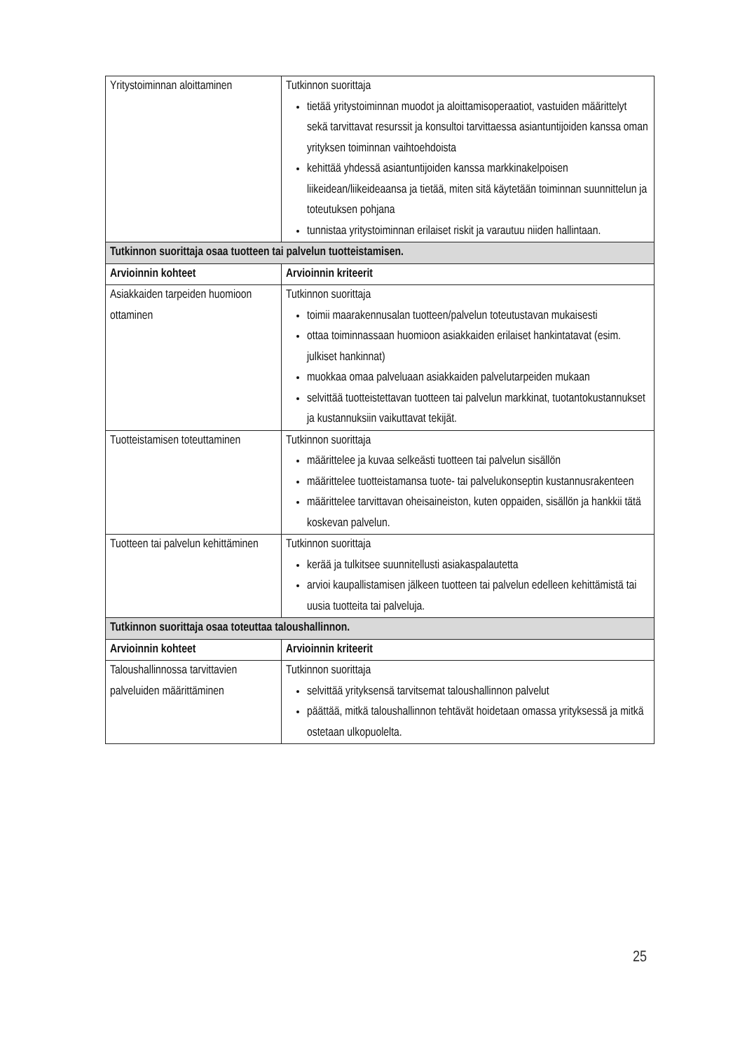| Yritystoiminnan aloittaminen | Tutkinnon suorittaja tietää yritystoiminnan muodot ja aloittamisoperaatiot, vastuiden määrittelyt sekä tarvittavat resurssit ja konsultoi tarvittaessa asiantuntijoiden kanssa oman yrityksen toiminnan vaihtoehdoista kehittää yhdessä asiantuntijoiden kanssa markkinakelpoisen liikeidean/liikeideaansa ja tietää, miten sitä käytetään toiminnan suunnittelun ja toteutuksen pohjana tunnistaa yritystoiminnan erilaiset riskit ja varautuu niiden hallintaan. |
| Tutkinnon suorittaja osaa tuotteen tai palvelun tuotteistamisen. | |
| Arvioinnin kohteet | Arvioinnin kriteerit |
| Asiakkaiden tarpeiden huomioon ottaminen | Tutkinnon suorittaja toimii maarakennusalan tuotteen/palvelun toteutustavan mukaisesti ottaa toiminnassaan huomioon asiakkaiden erilaiset hankintatavat (esim. julkiset hankinnat) muokkaa omaa palveluaan asiakkaiden palvelutarpeiden mukaan selvittää tuotteistettavan tuotteen tai palvelun markkinat, tuotantokustannukset ja kustannuksiin vaikuttavat tekijät. |
| Tuotteistamisen toteuttaminen | Tutkinnon suorittaja määrittelee ja kuvaa selkeästi tuotteen tai palvelun sisällön määrittelee tuotteistamansa tuote- tai palvelukonseptin kustannusrakenteen määrittelee tarvittavan oheisaineiston, kuten oppaiden, sisällön ja hankkii tätä koskevan palvelun. |
| Tuotteen tai palvelun kehittäminen | Tutkinnon suorittaja kerää ja tulkitsee suunnitellusti asiakaspalautetta arvioi kaupallistamisen jälkeen tuotteen tai palvelun edelleen kehittämistä tai uusia tuotteita tai palveluja. |
| Tutkinnon suorittaja osaa toteuttaa taloushallinnon. | |
| Arvioinnin kohteet | Arvioinnin kriteerit |
| Taloushallinnossa tarvittavien palveluiden määrittäminen | Tutkinnon suorittaja selvittää yrityksensä tarvitsemat taloushallinnon palvelut päättää, mitkä taloushallinnon tehtävät hoidetaan omassa yrityksessä ja mitkä ostetaan ulkopuolelta. |
25